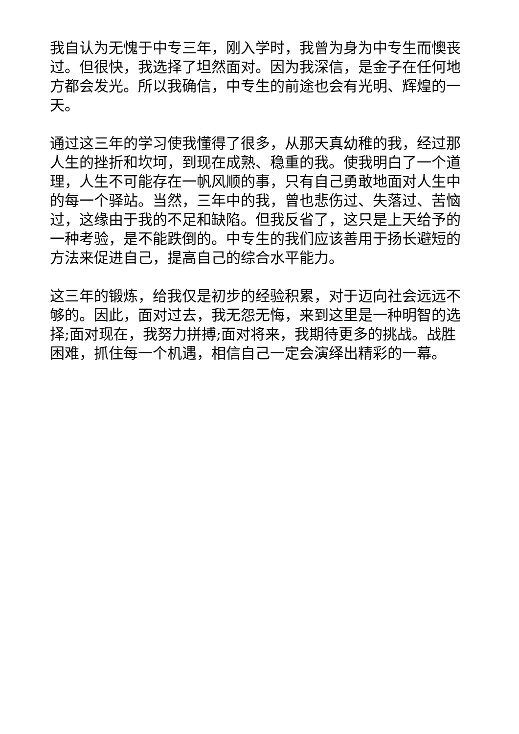我自认为无愧于中专三年，刚入学时，我曾为身为中专生而懊丧过。但很快，我选择了坦然面对。因为我深信，是金子在任何地方都会发光。所以我确信，中专生的前途也会有光明、辉煌的一天。
通过这三年的学习使我懂得了很多，从那天真幼稚的我，经过那人生的挫折和坎坷，到现在成熟、稳重的我。使我明白了一个道理，人生不可能存在一帆风顺的事，只有自己勇敢地面对人生中的每一个驿站。当然，三年中的我，曾也悲伤过、失落过、苦恼过，这缘由于我的不足和缺陷。但我反省了，这只是上天给予的一种考验，是不能跌倒的。中专生的我们应该善用于扬长避短的方法来促进自己，提高自己的综合水平能力。
这三年的锻炼，给我仅是初步的经验积累，对于迈向社会远远不够的。因此，面对过去，我无怨无悔，来到这里是一种明智的选择;面对现在，我努力拼搏;面对将来，我期待更多的挑战。战胜困难，抓住每一个机遇，相信自己一定会演绎出精彩的一幕。